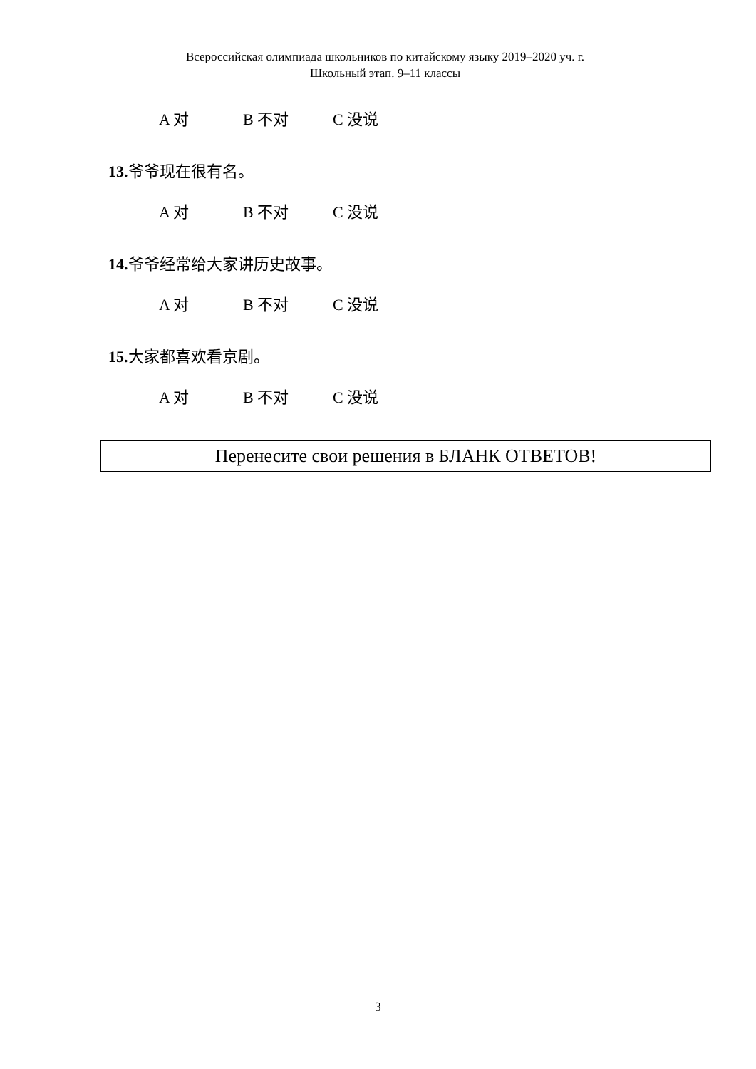Всероссийская олимпиада школьников по китайскому языку 2019–2020 уч. г.
Школьный этап. 9–11 классы
A 对 B 不对 C 没说
13. 爷爷现在很有名。
A 对 B 不对 C 没说
14. 爷爷经常给大家讲历史故事。
A 对 B 不对 C 没说
15. 大家都喜欢看京剧。
A 对 B 不对 C 没说
Перенесите свои решения в БЛАНК ОТВЕТОВ!
3